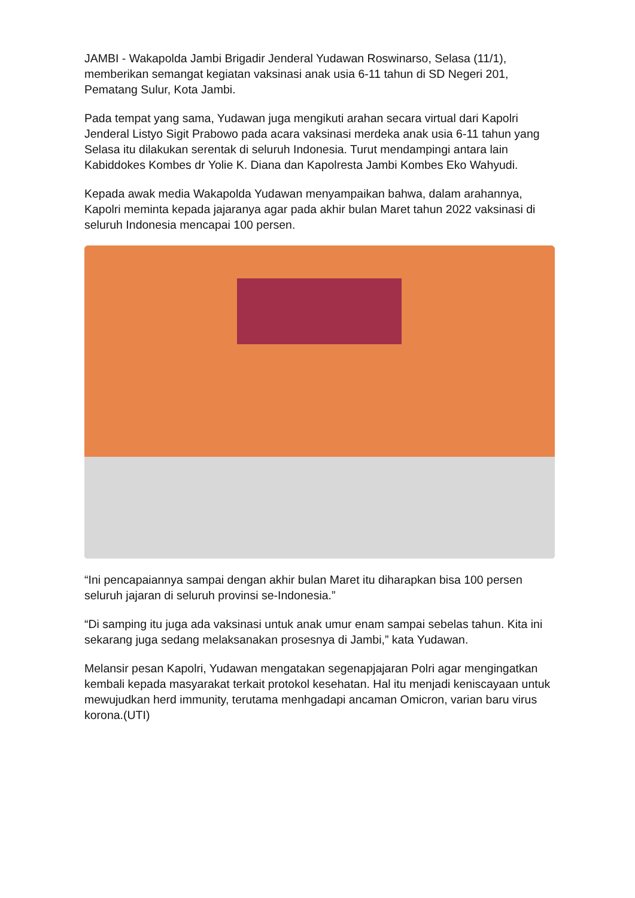JAMBI - Wakapolda Jambi Brigadir Jenderal Yudawan Roswinarso, Selasa (11/1), memberikan semangat kegiatan vaksinasi anak usia 6-11 tahun di SD Negeri 201, Pematang Sulur, Kota Jambi.
Pada tempat yang sama, Yudawan juga mengikuti arahan secara virtual dari Kapolri Jenderal Listyo Sigit Prabowo pada acara vaksinasi merdeka anak usia 6-11 tahun yang Selasa itu dilakukan serentak di seluruh Indonesia. Turut mendampingi antara lain Kabiddokes Kombes dr Yolie K. Diana dan Kapolresta Jambi Kombes Eko Wahyudi.
Kepada awak media Wakapolda Yudawan menyampaikan bahwa, dalam arahannya, Kapolri meminta kepada jajaranya agar pada akhir bulan Maret tahun 2022 vaksinasi di seluruh Indonesia mencapai 100 persen.
“Ini pencapaiannya sampai dengan akhir bulan Maret itu diharapkan bisa 100 persen seluruh jajaran di seluruh provinsi se-Indonesia.”
“Di samping itu juga ada vaksinasi untuk anak umur enam sampai sebelas tahun. Kita ini sekarang juga sedang melaksanakan prosesnya di Jambi,” kata Yudawan.
Melansir pesan Kapolri, Yudawan mengatakan segenapjajaran Polri agar mengingatkan kembali kepada masyarakat terkait protokol kesehatan. Hal itu menjadi keniscayaan untuk mewujudkan herd immunity, terutama menhgadapi ancaman Omicron, varian baru virus korona.(UTI)